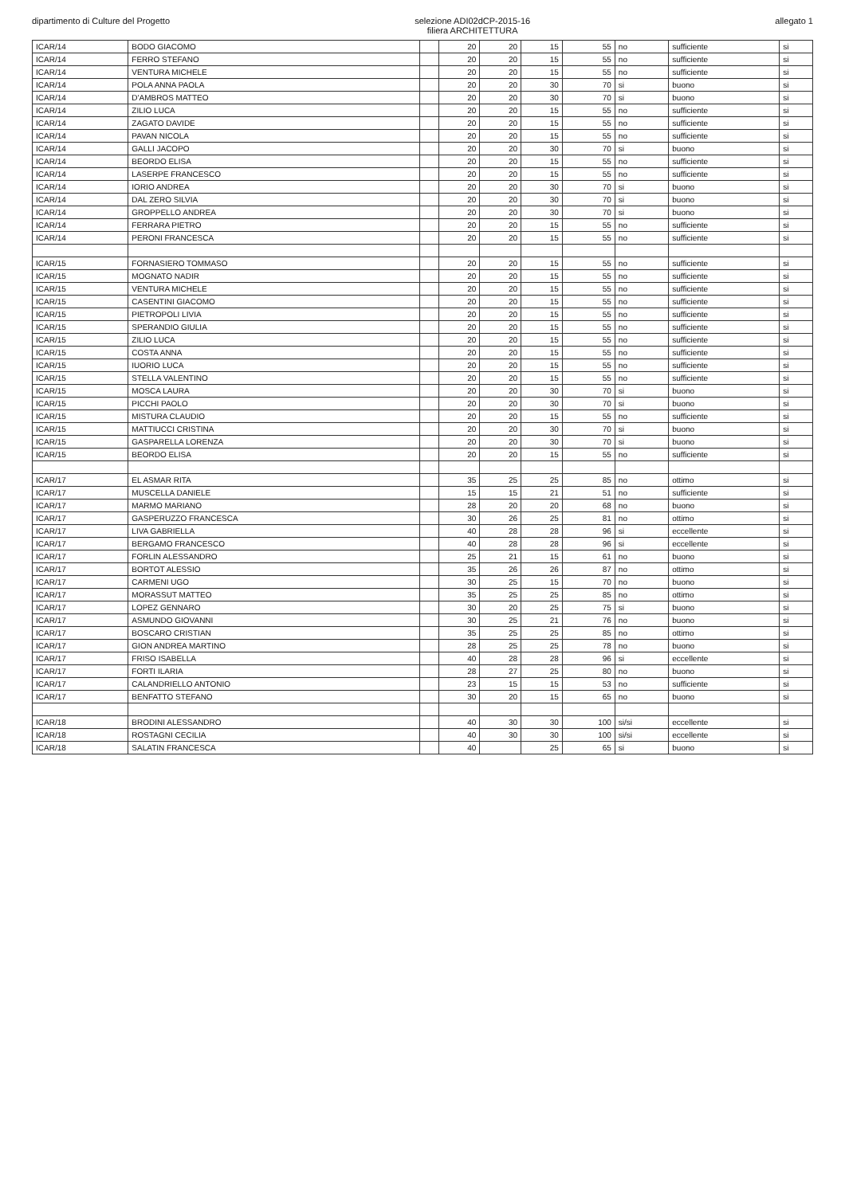dipartimento di Culture del Progetto
selezione ADI02dCP-2015-16
filiera ARCHITETTURA
allegato 1
| ICAR/14 | BODO GIACOMO | | 20 | 20 | 15 | 55 | no | sufficiente | si |
| ICAR/14 | FERRO STEFANO | | 20 | 20 | 15 | 55 | no | sufficiente | si |
| ICAR/14 | VENTURA MICHELE | | 20 | 20 | 15 | 55 | no | sufficiente | si |
| ICAR/14 | POLA ANNA PAOLA | | 20 | 20 | 30 | 70 | si | buono | si |
| ICAR/14 | D'AMBROS MATTEO | | 20 | 20 | 30 | 70 | si | buono | si |
| ICAR/14 | ZILIO LUCA | | 20 | 20 | 15 | 55 | no | sufficiente | si |
| ICAR/14 | ZAGATO DAVIDE | | 20 | 20 | 15 | 55 | no | sufficiente | si |
| ICAR/14 | PAVAN NICOLA | | 20 | 20 | 15 | 55 | no | sufficiente | si |
| ICAR/14 | GALLI JACOPO | | 20 | 20 | 30 | 70 | si | buono | si |
| ICAR/14 | BEORDO ELISA | | 20 | 20 | 15 | 55 | no | sufficiente | si |
| ICAR/14 | LASERPE FRANCESCO | | 20 | 20 | 15 | 55 | no | sufficiente | si |
| ICAR/14 | IORIO ANDREA | | 20 | 20 | 30 | 70 | si | buono | si |
| ICAR/14 | DAL ZERO SILVIA | | 20 | 20 | 30 | 70 | si | buono | si |
| ICAR/14 | GROPPELLO ANDREA | | 20 | 20 | 30 | 70 | si | buono | si |
| ICAR/14 | FERRARA PIETRO | | 20 | 20 | 15 | 55 | no | sufficiente | si |
| ICAR/14 | PERONI FRANCESCA | | 20 | 20 | 15 | 55 | no | sufficiente | si |
| ICAR/15 | FORNASIERO TOMMASO | | 20 | 20 | 15 | 55 | no | sufficiente | si |
| ICAR/15 | MOGNATO NADIR | | 20 | 20 | 15 | 55 | no | sufficiente | si |
| ICAR/15 | VENTURA MICHELE | | 20 | 20 | 15 | 55 | no | sufficiente | si |
| ICAR/15 | CASENTINI GIACOMO | | 20 | 20 | 15 | 55 | no | sufficiente | si |
| ICAR/15 | PIETROPOLI LIVIA | | 20 | 20 | 15 | 55 | no | sufficiente | si |
| ICAR/15 | SPERANDIO GIULIA | | 20 | 20 | 15 | 55 | no | sufficiente | si |
| ICAR/15 | ZILIO LUCA | | 20 | 20 | 15 | 55 | no | sufficiente | si |
| ICAR/15 | COSTA ANNA | | 20 | 20 | 15 | 55 | no | sufficiente | si |
| ICAR/15 | IUORIO LUCA | | 20 | 20 | 15 | 55 | no | sufficiente | si |
| ICAR/15 | STELLA VALENTINO | | 20 | 20 | 15 | 55 | no | sufficiente | si |
| ICAR/15 | MOSCA LAURA | | 20 | 20 | 30 | 70 | si | buono | si |
| ICAR/15 | PICCHI PAOLO | | 20 | 20 | 30 | 70 | si | buono | si |
| ICAR/15 | MISTURA CLAUDIO | | 20 | 20 | 15 | 55 | no | sufficiente | si |
| ICAR/15 | MATTIUCCI CRISTINA | | 20 | 20 | 30 | 70 | si | buono | si |
| ICAR/15 | GASPARELLA LORENZA | | 20 | 20 | 30 | 70 | si | buono | si |
| ICAR/15 | BEORDO ELISA | | 20 | 20 | 15 | 55 | no | sufficiente | si |
| ICAR/17 | EL ASMAR RITA | | 35 | 25 | 25 | 85 | no | ottimo | si |
| ICAR/17 | MUSCELLA DANIELE | | 15 | 15 | 21 | 51 | no | sufficiente | si |
| ICAR/17 | MARMO MARIANO | | 28 | 20 | 20 | 68 | no | buono | si |
| ICAR/17 | GASPERUZZO FRANCESCA | | 30 | 26 | 25 | 81 | no | ottimo | si |
| ICAR/17 | LIVA GABRIELLA | | 40 | 28 | 28 | 96 | si | eccellente | si |
| ICAR/17 | BERGAMO FRANCESCO | | 40 | 28 | 28 | 96 | si | eccellente | si |
| ICAR/17 | FORLIN ALESSANDRO | | 25 | 21 | 15 | 61 | no | buono | si |
| ICAR/17 | BORTOT ALESSIO | | 35 | 26 | 26 | 87 | no | ottimo | si |
| ICAR/17 | CARMENI UGO | | 30 | 25 | 15 | 70 | no | buono | si |
| ICAR/17 | MORASSUT MATTEO | | 35 | 25 | 25 | 85 | no | ottimo | si |
| ICAR/17 | LOPEZ GENNARO | | 30 | 20 | 25 | 75 | si | buono | si |
| ICAR/17 | ASMUNDO GIOVANNI | | 30 | 25 | 21 | 76 | no | buono | si |
| ICAR/17 | BOSCARO CRISTIAN | | 35 | 25 | 25 | 85 | no | ottimo | si |
| ICAR/17 | GION ANDREA MARTINO | | 28 | 25 | 25 | 78 | no | buono | si |
| ICAR/17 | FRISO ISABELLA | | 40 | 28 | 28 | 96 | si | eccellente | si |
| ICAR/17 | FORTI ILARIA | | 28 | 27 | 25 | 80 | no | buono | si |
| ICAR/17 | CALANDRIELLO ANTONIO | | 23 | 15 | 15 | 53 | no | sufficiente | si |
| ICAR/17 | BENFATTO STEFANO | | 30 | 20 | 15 | 65 | no | buono | si |
| ICAR/18 | BRODINI ALESSANDRO | | 40 | 30 | 30 | 100 | si/si | eccellente | si |
| ICAR/18 | ROSTAGNI CECILIA | | 40 | 30 | 30 | 100 | si/si | eccellente | si |
| ICAR/18 | SALATIN FRANCESCA | | 40 | | 25 | 65 | si | buono | si |